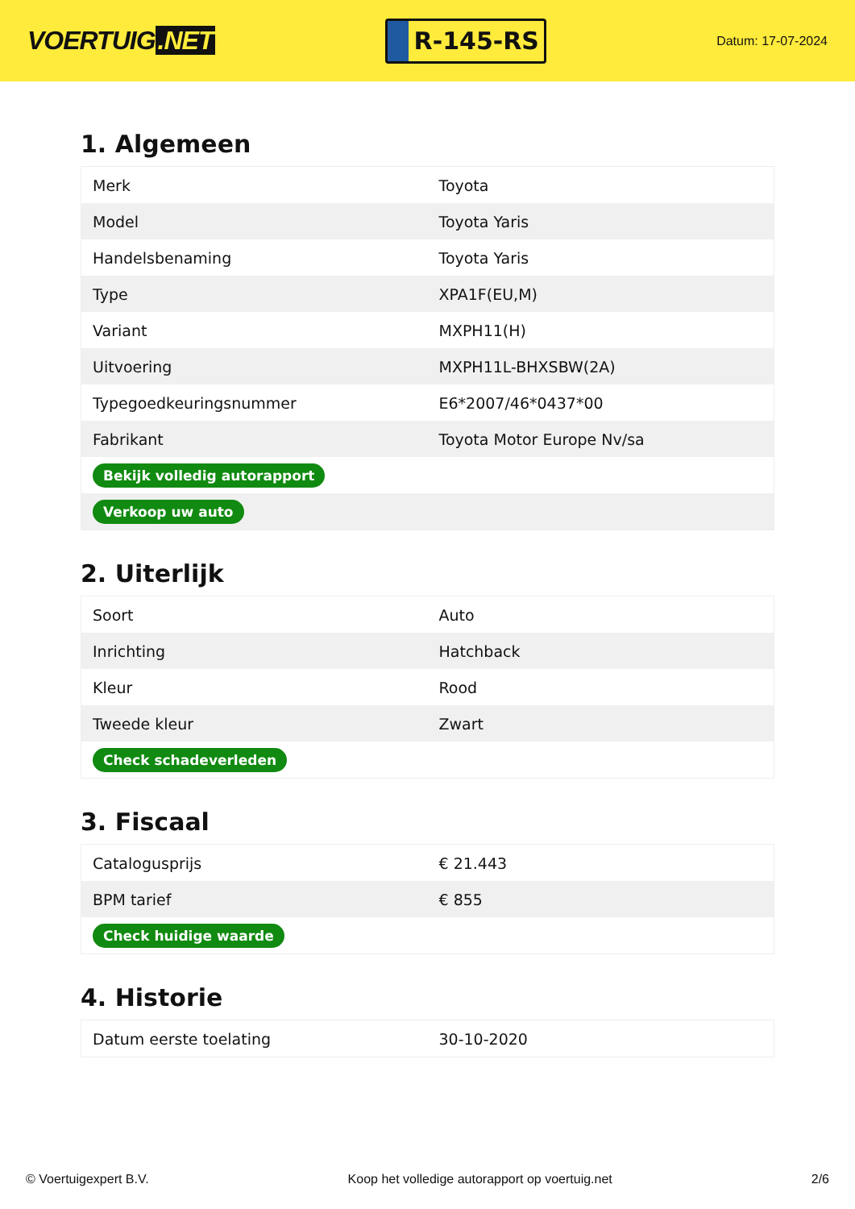VOERTUIG.NET
R-145-RS
Datum: 17-07-2024
1. Algemeen
| Merk | Toyota |
| Model | Toyota Yaris |
| Handelsbenaming | Toyota Yaris |
| Type | XPA1F(EU,M) |
| Variant | MXPH11(H) |
| Uitvoering | MXPH11L-BHXSBW(2A) |
| Typegoedkeuringsnummer | E6*2007/46*0437*00 |
| Fabrikant | Toyota Motor Europe Nv/sa |
| Bekijk volledig autorapport | |
| Verkoop uw auto | |
2. Uiterlijk
| Soort | Auto |
| Inrichting | Hatchback |
| Kleur | Rood |
| Tweede kleur | Zwart |
| Check schadeverleden | |
3. Fiscaal
| Catalogusprijs | € 21.443 |
| BPM tarief | € 855 |
| Check huidige waarde | |
4. Historie
| Datum eerste toelating | 30-10-2020 |
© Voertuigexpert B.V. Koop het volledige autorapport op voertuig.net 2/6